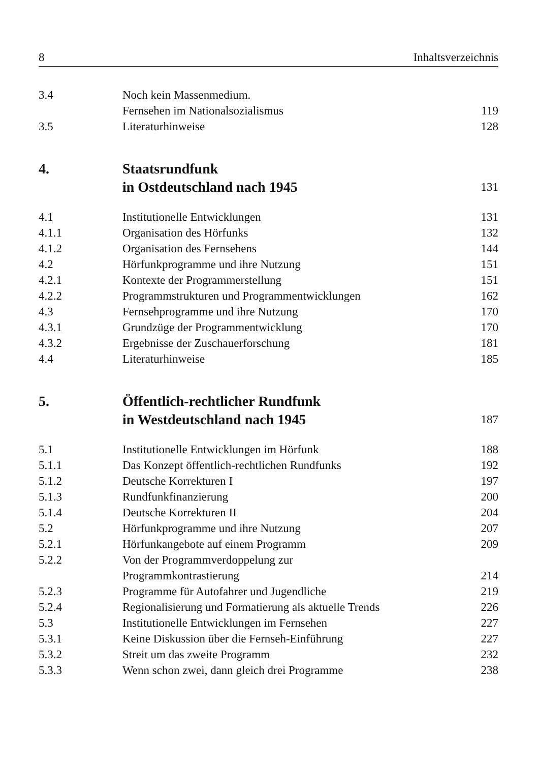8 Inhaltsverzeichnis
| 3.4 | Noch kein Massenmedium. Fernsehen im Nationalsozialismus | 119 |
| 3.5 | Literaturhinweise | 128 |
| 4. | Staatsrundfunk in Ostdeutschland nach 1945 | 131 |
| 4.1 | Institutionelle Entwicklungen | 131 |
| 4.1.1 | Organisation des Hörfunks | 132 |
| 4.1.2 | Organisation des Fernsehens | 144 |
| 4.2 | Hörfunkprogramme und ihre Nutzung | 151 |
| 4.2.1 | Kontexte der Programmerstellung | 151 |
| 4.2.2 | Programmstrukturen und Programmentwicklungen | 162 |
| 4.3 | Fernsehprogramme und ihre Nutzung | 170 |
| 4.3.1 | Grundzüge der Programmentwicklung | 170 |
| 4.3.2 | Ergebnisse der Zuschauerforschung | 181 |
| 4.4 | Literaturhinweise | 185 |
| 5. | Öffentlich-rechtlicher Rundfunk in Westdeutschland nach 1945 | 187 |
| 5.1 | Institutionelle Entwicklungen im Hörfunk | 188 |
| 5.1.1 | Das Konzept öffentlich-rechtlichen Rundfunks | 192 |
| 5.1.2 | Deutsche Korrekturen I | 197 |
| 5.1.3 | Rundfunkfinanzierung | 200 |
| 5.1.4 | Deutsche Korrekturen II | 204 |
| 5.2 | Hörfunkprogramme und ihre Nutzung | 207 |
| 5.2.1 | Hörfunkangebote auf einem Programm | 209 |
| 5.2.2 | Von der Programmverdoppelung zur Programmkontrastierung | 214 |
| 5.2.3 | Programme für Autofahrer und Jugendliche | 219 |
| 5.2.4 | Regionalisierung und Formatierung als aktuelle Trends | 226 |
| 5.3 | Institutionelle Entwicklungen im Fernsehen | 227 |
| 5.3.1 | Keine Diskussion über die Fernseh-Einführung | 227 |
| 5.3.2 | Streit um das zweite Programm | 232 |
| 5.3.3 | Wenn schon zwei, dann gleich drei Programme | 238 |